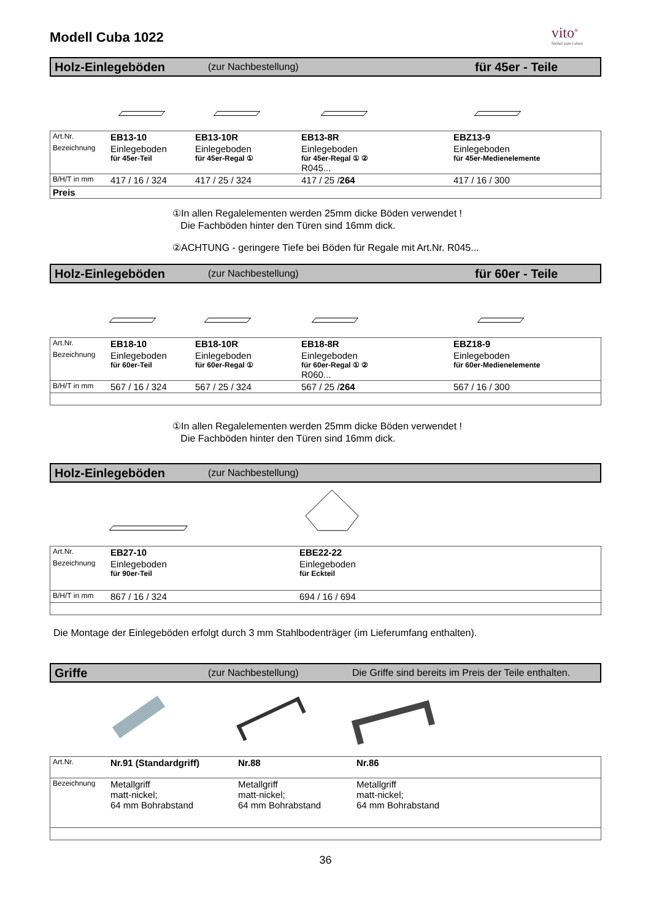Modell Cuba 1022
vito<sup>®</sup>
Möbel zum Leben
Holz-Einlegeböden (zur Nachbestellung) für 45er - Teile
| Art.Nr. | EB13-10 | EB13-10R | EB13-8R | EBZ13-9 |
| Bezeichnung | Einlegeboden für 45er-Teil | Einlegeboden für 45er-Regal ① | Einlegeboden für 45er-Regal ① ② R045... | Einlegeboden für 45er-Medienelemente |
| B/H/T in mm | 417 / 16 / 324 | 417 / 25 / 324 | 417 / 25 / 264 | 417 / 16 / 300 |
| Preis | | | | |
①In allen Regalelementen werden 25mm dicke Böden verwendet !
Die Fachböden hinter den Türen sind 16mm dick.
②ACHTUNG - geringere Tiefe bei Böden für Regale mit Art.Nr. R045...
Holz-Einlegeböden (zur Nachbestellung) für 60er - Teile
| Art.Nr. | EB18-10 | EB18-10R | EB18-8R | EBZ18-9 |
| Bezeichnung | Einlegeboden für 60er-Teil | Einlegeboden für 60er-Regal ① | Einlegeboden für 60er-Regal ① ② R060... | Einlegeboden für 60er-Medienelemente |
| B/H/T in mm | 567 / 16 / 324 | 567 / 25 / 324 | 567 / 25 / 264 | 567 / 16 / 300 |
①In allen Regalelementen werden 25mm dicke Böden verwendet !
Die Fachböden hinter den Türen sind 16mm dick.
Holz-Einlegeböden (zur Nachbestellung)
| Art.Nr. | EB27-10 | EBE22-22 |
| Bezeichnung | Einlegeboden für 90er-Teil | Einlegeboden für Eckteil |
| B/H/T in mm | 867 / 16 / 324 | 694 / 16 / 694 |
Die Montage der Einlegeböden erfolgt durch 3 mm Stahlbodenträger (im Lieferumfang enthalten).
Griffe (zur Nachbestellung) Die Griffe sind bereits im Preis der Teile enthalten.
| Art.Nr. | Nr.91 (Standardgriff) | Nr.88 | Nr.86 |
| Bezeichnung | Metallgriff matt-nickel; 64 mm Bohrabstand | Metallgriff matt-nickel; 64 mm Bohrabstand | Metallgriff matt-nickel; 64 mm Bohrabstand |
36